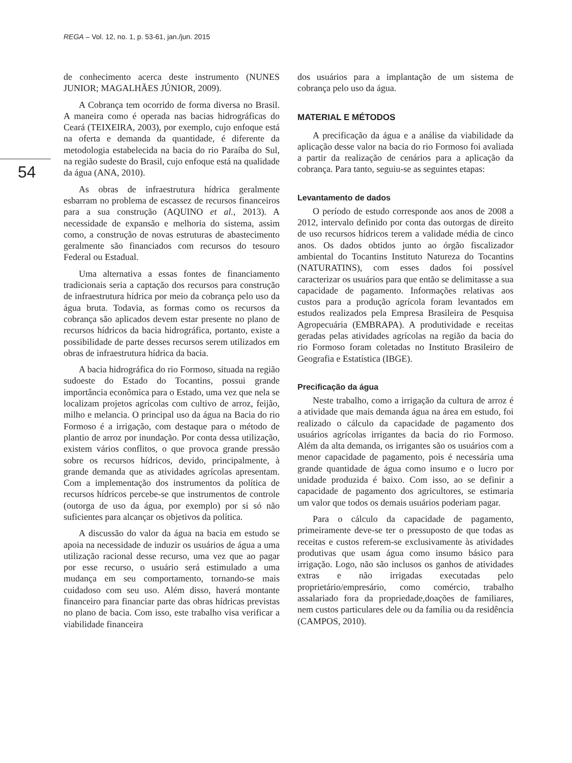REGA – Vol. 12, no. 1, p. 53-61, jan./jun. 2015
54
de conhecimento acerca deste instrumento (NUNES JUNIOR; MAGALHÃES JÚNIOR, 2009).
A Cobrança tem ocorrido de forma diversa no Brasil. A maneira como é operada nas bacias hidrográficas do Ceará (TEIXEIRA, 2003), por exemplo, cujo enfoque está na oferta e demanda da quantidade, é diferente da metodologia estabelecida na bacia do rio Paraíba do Sul, na região sudeste do Brasil, cujo enfoque está na qualidade da água (ANA, 2010).
As obras de infraestrutura hídrica geralmente esbarram no problema de escassez de recursos financeiros para a sua construção (AQUINO et al., 2013). A necessidade de expansão e melhoria do sistema, assim como, a construção de novas estruturas de abastecimento geralmente são financiados com recursos do tesouro Federal ou Estadual.
Uma alternativa a essas fontes de financiamento tradicionais seria a captação dos recursos para construção de infraestrutura hídrica por meio da cobrança pelo uso da água bruta. Todavia, as formas como os recursos da cobrança são aplicados devem estar presente no plano de recursos hídricos da bacia hidrográfica, portanto, existe a possibilidade de parte desses recursos serem utilizados em obras de infraestrutura hídrica da bacia.
A bacia hidrográfica do rio Formoso, situada na região sudoeste do Estado do Tocantins, possui grande importância econômica para o Estado, uma vez que nela se localizam projetos agrícolas com cultivo de arroz, feijão, milho e melancia. O principal uso da água na Bacia do rio Formoso é a irrigação, com destaque para o método de plantio de arroz por inundação. Por conta dessa utilização, existem vários conflitos, o que provoca grande pressão sobre os recursos hídricos, devido, principalmente, à grande demanda que as atividades agrícolas apresentam. Com a implementação dos instrumentos da política de recursos hídricos percebe-se que instrumentos de controle (outorga de uso da água, por exemplo) por si só não suficientes para alcançar os objetivos da política.
A discussão do valor da água na bacia em estudo se apoia na necessidade de induzir os usuários de água a uma utilização racional desse recurso, uma vez que ao pagar por esse recurso, o usuário será estimulado a uma mudança em seu comportamento, tornando-se mais cuidadoso com seu uso. Além disso, haverá montante financeiro para financiar parte das obras hídricas previstas no plano de bacia. Com isso, este trabalho visa verificar a viabilidade financeira
dos usuários para a implantação de um sistema de cobrança pelo uso da água.
MATERIAL E MÉTODOS
A precificação da água e a análise da viabilidade da aplicação desse valor na bacia do rio Formoso foi avaliada a partir da realização de cenários para a aplicação da cobrança. Para tanto, seguiu-se as seguintes etapas:
Levantamento de dados
O período de estudo corresponde aos anos de 2008 a 2012, intervalo definido por conta das outorgas de direito de uso recursos hídricos terem a validade média de cinco anos. Os dados obtidos junto ao órgão fiscalizador ambiental do Tocantins Instituto Natureza do Tocantins (NATURATINS), com esses dados foi possível caracterizar os usuários para que então se delimitasse a sua capacidade de pagamento. Informações relativas aos custos para a produção agrícola foram levantados em estudos realizados pela Empresa Brasileira de Pesquisa Agropecuária (EMBRAPA). A produtividade e receitas geradas pelas atividades agrícolas na região da bacia do rio Formoso foram coletadas no Instituto Brasileiro de Geografia e Estatística (IBGE).
Precificação da água
Neste trabalho, como a irrigação da cultura de arroz é a atividade que mais demanda água na área em estudo, foi realizado o cálculo da capacidade de pagamento dos usuários agrícolas irrigantes da bacia do rio Formoso. Além da alta demanda, os irrigantes são os usuários com a menor capacidade de pagamento, pois é necessária uma grande quantidade de água como insumo e o lucro por unidade produzida é baixo. Com isso, ao se definir a capacidade de pagamento dos agricultores, se estimaria um valor que todos os demais usuários poderiam pagar.
Para o cálculo da capacidade de pagamento, primeiramente deve-se ter o pressuposto de que todas as receitas e custos referem-se exclusivamente às atividades produtivas que usam água como insumo básico para irrigação. Logo, não são inclusos os ganhos de atividades extras e não irrigadas executadas pelo proprietário/empresário, como comércio, trabalho assalariado fora da propriedade,doações de familiares, nem custos particulares dele ou da família ou da residência (CAMPOS, 2010).